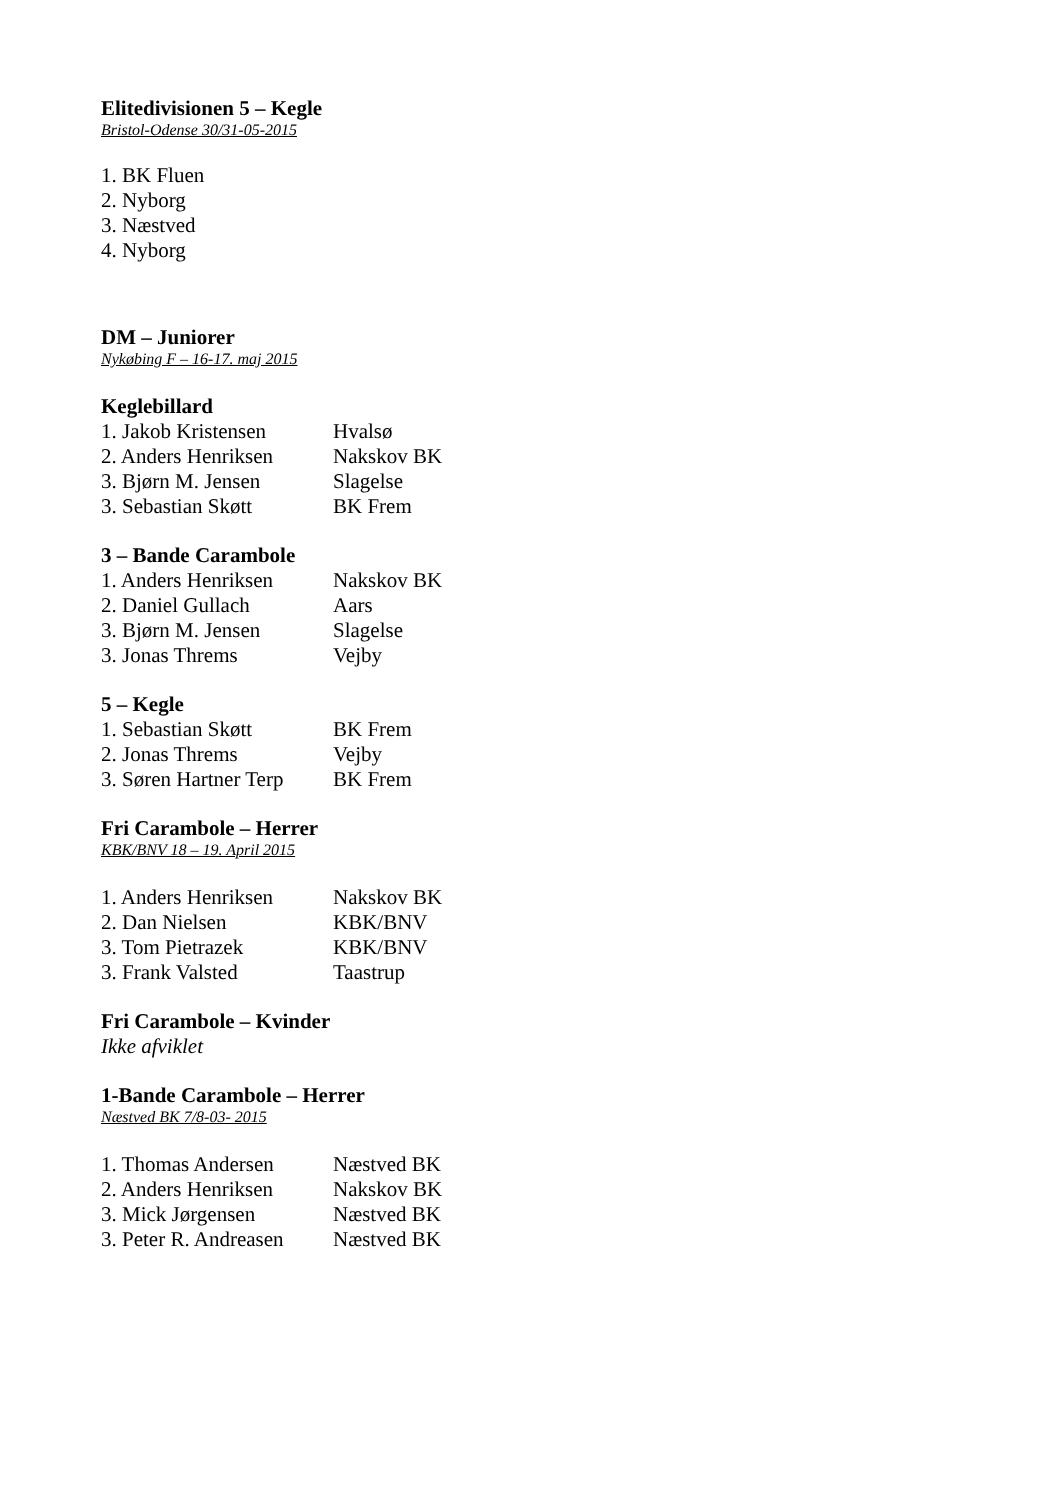Elitedivisionen 5 – Kegle
Bristol-Odense 30/31-05-2015
1. BK Fluen
2. Nyborg
3. Næstved
4. Nyborg
DM – Juniorer
Nykøbing F – 16-17. maj 2015
Keglebillard
| 1. Jakob Kristensen | Hvalsø |
| 2. Anders Henriksen | Nakskov BK |
| 3. Bjørn M. Jensen | Slagelse |
| 3. Sebastian Skøtt | BK Frem |
3 – Bande Carambole
| 1. Anders Henriksen | Nakskov BK |
| 2. Daniel Gullach | Aars |
| 3. Bjørn M. Jensen | Slagelse |
| 3. Jonas Threms | Vejby |
5 – Kegle
| 1. Sebastian Skøtt | BK Frem |
| 2. Jonas Threms | Vejby |
| 3. Søren Hartner Terp | BK Frem |
Fri Carambole – Herrer
KBK/BNV 18 – 19. April 2015
| 1. Anders Henriksen | Nakskov BK |
| 2. Dan Nielsen | KBK/BNV |
| 3. Tom Pietrazek | KBK/BNV |
| 3. Frank Valsted | Taastrup |
Fri Carambole – Kvinder
Ikke afviklet
1-Bande Carambole – Herrer
Næstved BK 7/8-03- 2015
| 1. Thomas Andersen | Næstved BK |
| 2. Anders Henriksen | Nakskov BK |
| 3. Mick Jørgensen | Næstved BK |
| 3. Peter R. Andreasen | Næstved BK |